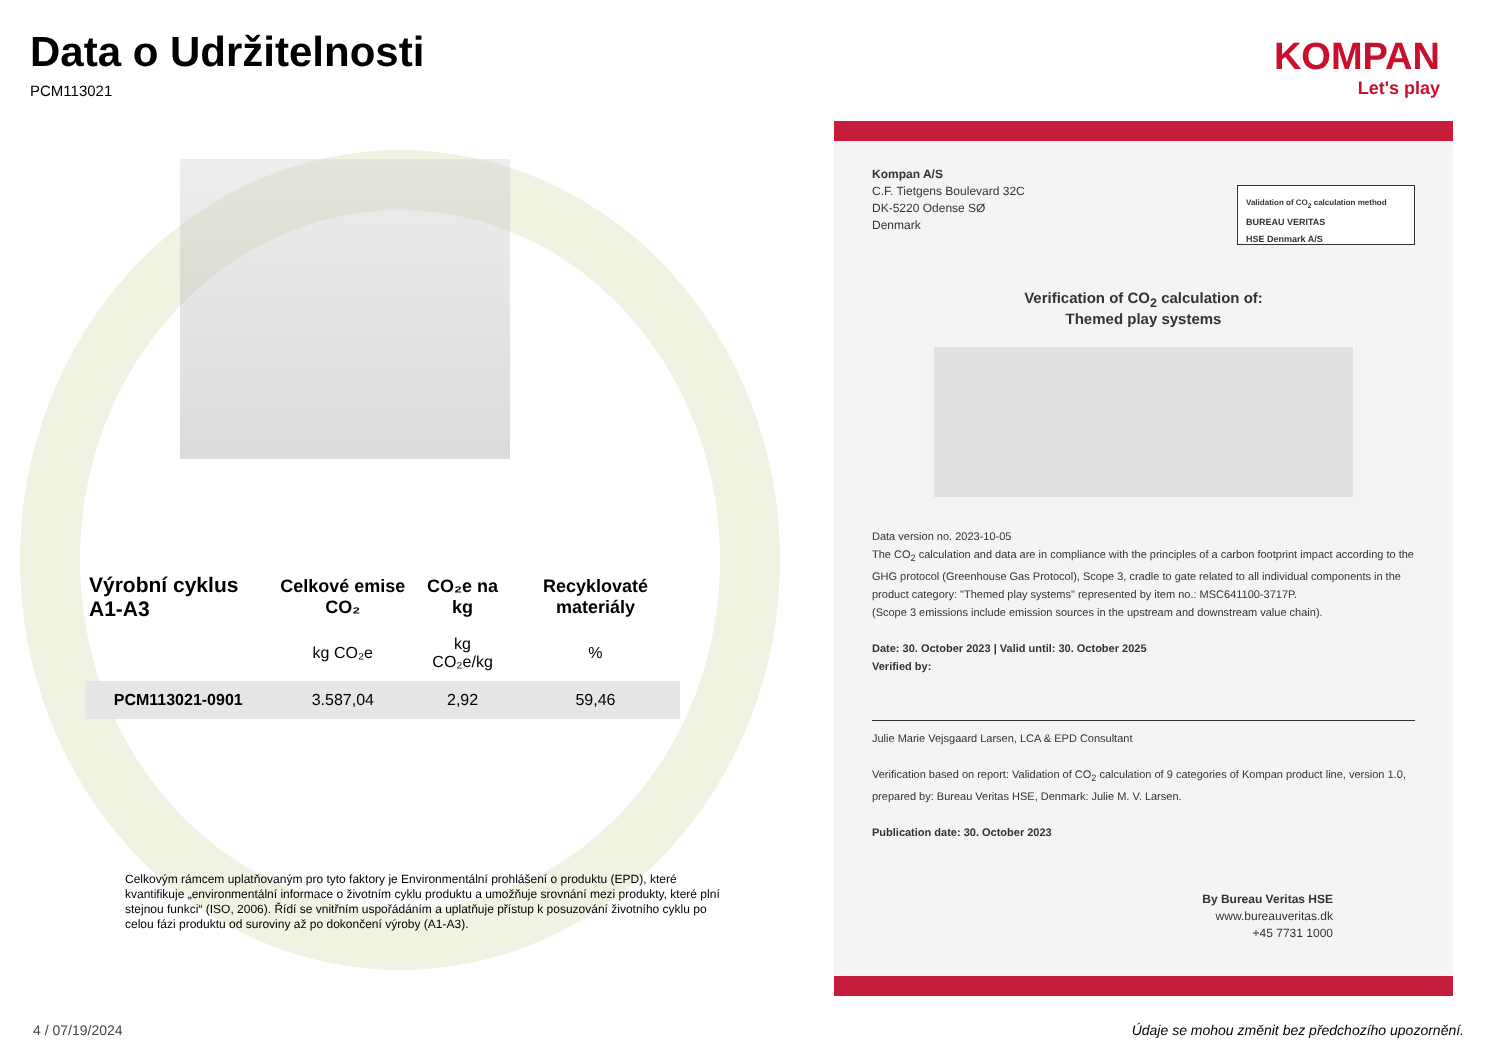Data o Udržitelnosti
PCM113021
| Výrobní cyklus A1-A3 | Celkové emise CO₂ | CO₂e na kg | Recyklovaté materiály |
| --- | --- | --- | --- |
| | kg CO₂e | kg CO₂e/kg | % |
| PCM113021-0901 | 3.587,04 | 2,92 | 59,46 |
Celkovým rámcem uplatňovaným pro tyto faktory je Environmentální prohlášení o produktu (EPD), které kvantifikuje „environmentální informace o životním cyklu produktu a umožňuje srovnání mezi produkty, které plní stejnou funkci“ (ISO, 2006). Řídí se vnitřním uspořádáním a uplatňuje přístup k posuzování životního cyklu po celou fázi produktu od suroviny až po dokončení výroby (A1-A3).
KOMPAN
Let's play
Kompan A/S
C.F. Tietgens Boulevard 32C
DK-5220 Odense SØ
Denmark
Validation of CO<sub>2</sub> calculation method
BUREAU VERITAS
HSE Denmark A/S
Verification of CO<sub>2</sub> calculation of:
Themed play systems
Data version no. 2023-10-05
The CO<sub>2</sub> calculation and data are in compliance with the principles of a carbon footprint impact according to the GHG protocol (Greenhouse Gas Protocol), Scope 3, cradle to gate related to all individual components in the product category: "Themed play systems" represented by item no.: MSC641100-3717P.
(Scope 3 emissions include emission sources in the upstream and downstream value chain).
Date: 30. October 2023 | Valid until: 30. October 2025
Verified by:
Julie Marie Vejsgaard Larsen, LCA & EPD Consultant
Verification based on report: Validation of CO<sub>2</sub> calculation of 9 categories of Kompan product line, version 1.0, prepared by: Bureau Veritas HSE, Denmark: Julie M. V. Larsen.
Publication date: 30. October 2023
By Bureau Veritas HSE
www.bureauveritas.dk
+45 7731 1000
4 / 07/19/2024
Údaje se mohou změnit bez předchozího upozornění.